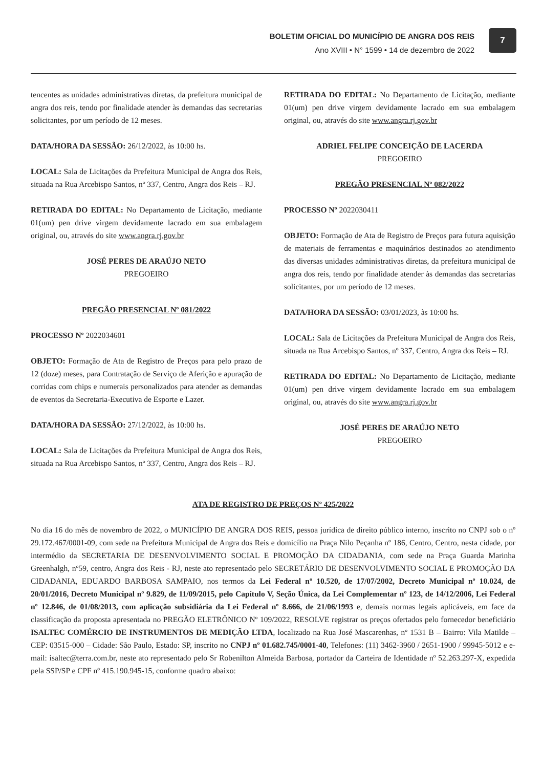BOLETIM OFICIAL DO MUNICÍPIO DE ANGRA DOS REIS
Ano XVIII • N° 1599 • 14 de dezembro de 2022
7
tencentes as unidades administrativas diretas, da prefeitura municipal de angra dos reis, tendo por finalidade atender às demandas das secretarias solicitantes, por um período de 12 meses.
DATA/HORA DA SESSÃO: 26/12/2022, às 10:00 hs.
LOCAL: Sala de Licitações da Prefeitura Municipal de Angra dos Reis, situada na Rua Arcebispo Santos, nº 337, Centro, Angra dos Reis – RJ.
RETIRADA DO EDITAL: No Departamento de Licitação, mediante 01(um) pen drive virgem devidamente lacrado em sua embalagem original, ou, através do site www.angra.rj.gov.br
JOSÉ PERES DE ARAÚJO NETO
PREGOEIRO
PREGÃO PRESENCIAL Nº 081/2022
PROCESSO Nº 2022034601
OBJETO: Formação de Ata de Registro de Preços para pelo prazo de 12 (doze) meses, para Contratação de Serviço de Aferição e apuração de corridas com chips e numerais personalizados para atender as demandas de eventos da Secretaria-Executiva de Esporte e Lazer.
DATA/HORA DA SESSÃO: 27/12/2022, às 10:00 hs.
LOCAL: Sala de Licitações da Prefeitura Municipal de Angra dos Reis, situada na Rua Arcebispo Santos, nº 337, Centro, Angra dos Reis – RJ.
RETIRADA DO EDITAL: No Departamento de Licitação, mediante 01(um) pen drive virgem devidamente lacrado em sua embalagem original, ou, através do site www.angra.rj.gov.br
ADRIEL FELIPE CONCEIÇÃO DE LACERDA
PREGOEIRO
PREGÃO PRESENCIAL Nº 082/2022
PROCESSO Nº 2022030411
OBJETO: Formação de Ata de Registro de Preços para futura aquisição de materiais de ferramentas e maquinários destinados ao atendimento das diversas unidades administrativas diretas, da prefeitura municipal de angra dos reis, tendo por finalidade atender às demandas das secretarias solicitantes, por um período de 12 meses.
DATA/HORA DA SESSÃO: 03/01/2023, às 10:00 hs.
LOCAL: Sala de Licitações da Prefeitura Municipal de Angra dos Reis, situada na Rua Arcebispo Santos, nº 337, Centro, Angra dos Reis – RJ.
RETIRADA DO EDITAL: No Departamento de Licitação, mediante 01(um) pen drive virgem devidamente lacrado em sua embalagem original, ou, através do site www.angra.rj.gov.br
JOSÉ PERES DE ARAÚJO NETO
PREGOEIRO
ATA DE REGISTRO DE PREÇOS Nº 425/2022
No dia 16 do mês de novembro de 2022, o MUNICÍPIO DE ANGRA DOS REIS, pessoa jurídica de direito público interno, inscrito no CNPJ sob o nº 29.172.467/0001-09, com sede na Prefeitura Municipal de Angra dos Reis e domicílio na Praça Nilo Peçanha nº 186, Centro, Centro, nesta cidade, por intermédio da SECRETARIA DE DESENVOLVIMENTO SOCIAL E PROMOÇÃO DA CIDADANIA, com sede na Praça Guarda Marinha Greenhalgh, nº59, centro, Angra dos Reis - RJ, neste ato representado pelo SECRETÁRIO DE DESENVOLVIMENTO SOCIAL E PROMOÇÃO DA CIDADANIA, EDUARDO BARBOSA SAMPAIO, nos termos da Lei Federal nº 10.520, de 17/07/2002, Decreto Municipal nº 10.024, de 20/01/2016, Decreto Municipal nº 9.829, de 11/09/2015, pelo Capítulo V, Seção Única, da Lei Complementar nº 123, de 14/12/2006, Lei Federal nº 12.846, de 01/08/2013, com aplicação subsidiária da Lei Federal nº 8.666, de 21/06/1993 e, demais normas legais aplicáveis, em face da classificação da proposta apresentada no PREGÃO ELETRÔNICO Nº 109/2022, RESOLVE registrar os preços ofertados pelo fornecedor beneficiário ISALTEC COMÉRCIO DE INSTRUMENTOS DE MEDIÇÃO LTDA, localizado na Rua José Mascarenhas, nº 1531 B – Bairro: Vila Matilde – CEP: 03515-000 – Cidade: São Paulo, Estado: SP, inscrito no CNPJ nº 01.682.745/0001-40, Telefones: (11) 3462-3960 / 2651-1900 / 99945-5012 e e-mail: isaltec@terra.com.br, neste ato representado pelo Sr Robenilton Almeida Barbosa, portador da Carteira de Identidade nº 52.263.297-X, expedida pela SSP/SP e CPF nº 415.190.945-15, conforme quadro abaixo: